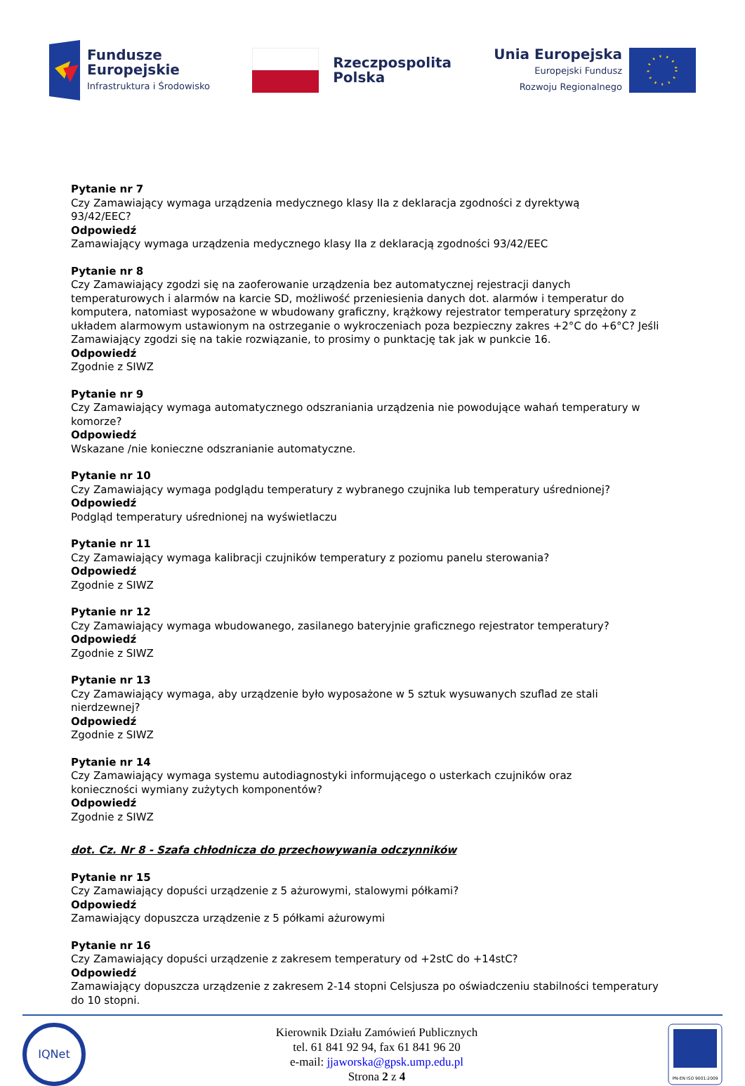Fundusze
Europejskie
Infrastruktura i Środowisko
Rzeczpospolita
Polska
Unia Europejska
Europejski Fundusz
Rozwoju Regionalnego
Pytanie nr 7
Czy Zamawiający wymaga urządzenia medycznego klasy IIa z deklaracja zgodności z dyrektywą
93/42/EEC?
Odpowiedź
Zamawiający wymaga urządzenia medycznego klasy IIa z deklaracją zgodności 93/42/EEC
Pytanie nr 8
Czy Zamawiający zgodzi się na zaoferowanie urządzenia bez automatycznej rejestracji danych temperaturowych i alarmów na karcie SD, możliwość przeniesienia danych dot. alarmów i temperatur do komputera, natomiast wyposażone w wbudowany graficzny, krążkowy rejestrator temperatury sprzężony z układem alarmowym ustawionym na ostrzeganie o wykroczeniach poza bezpieczny zakres +2°C do +6°C? Jeśli Zamawiający zgodzi się na takie rozwiązanie, to prosimy o punktację tak jak w punkcie 16.
Odpowiedź
Zgodnie z SIWZ
Pytanie nr 9
Czy Zamawiający wymaga automatycznego odszraniania urządzenia nie powodujące wahań temperatury w komorze?
Odpowiedź
Wskazane /nie konieczne odszranianie automatyczne.
Pytanie nr 10
Czy Zamawiający wymaga podglądu temperatury z wybranego czujnika lub temperatury uśrednionej?
Odpowiedź
Podgląd temperatury uśrednionej na wyświetlaczu
Pytanie nr 11
Czy Zamawiający wymaga kalibracji czujników temperatury z poziomu panelu sterowania?
Odpowiedź
Zgodnie z SIWZ
Pytanie nr 12
Czy Zamawiający wymaga wbudowanego, zasilanego bateryjnie graficznego rejestrator temperatury?
Odpowiedź
Zgodnie z SIWZ
Pytanie nr 13
Czy Zamawiający wymaga, aby urządzenie było wyposażone w 5 sztuk wysuwanych szuflad ze stali nierdzewnej?
Odpowiedź
Zgodnie z SIWZ
Pytanie nr 14
Czy Zamawiający wymaga systemu autodiagnostyki informującego o usterkach czujników oraz
konieczności wymiany zużytych komponentów?
Odpowiedź
Zgodnie z SIWZ
dot. Cz. Nr 8 - Szafa chłodnicza do przechowywania odczynników
Pytanie nr 15
Czy Zamawiający dopuści urządzenie z 5 ażurowymi, stalowymi półkami?
Odpowiedź
Zamawiający dopuszcza urządzenie z 5 półkami ażurowymi
Pytanie nr 16
Czy Zamawiający dopuści urządzenie z zakresem temperatury od +2stC do +14stC?
Odpowiedź
Zamawiający dopuszcza urządzenie z zakresem 2-14 stopni Celsjusza po oświadczeniu stabilności temperatury do 10 stopni.
IQNet
Kierownik Działu Zamówień Publicznych
tel. 61 841 92 94, fax 61 841 96 20
e-mail: jjaworska@gpsk.ump.edu.pl
Strona 2 z 4
PN-EN ISO 9001:2009